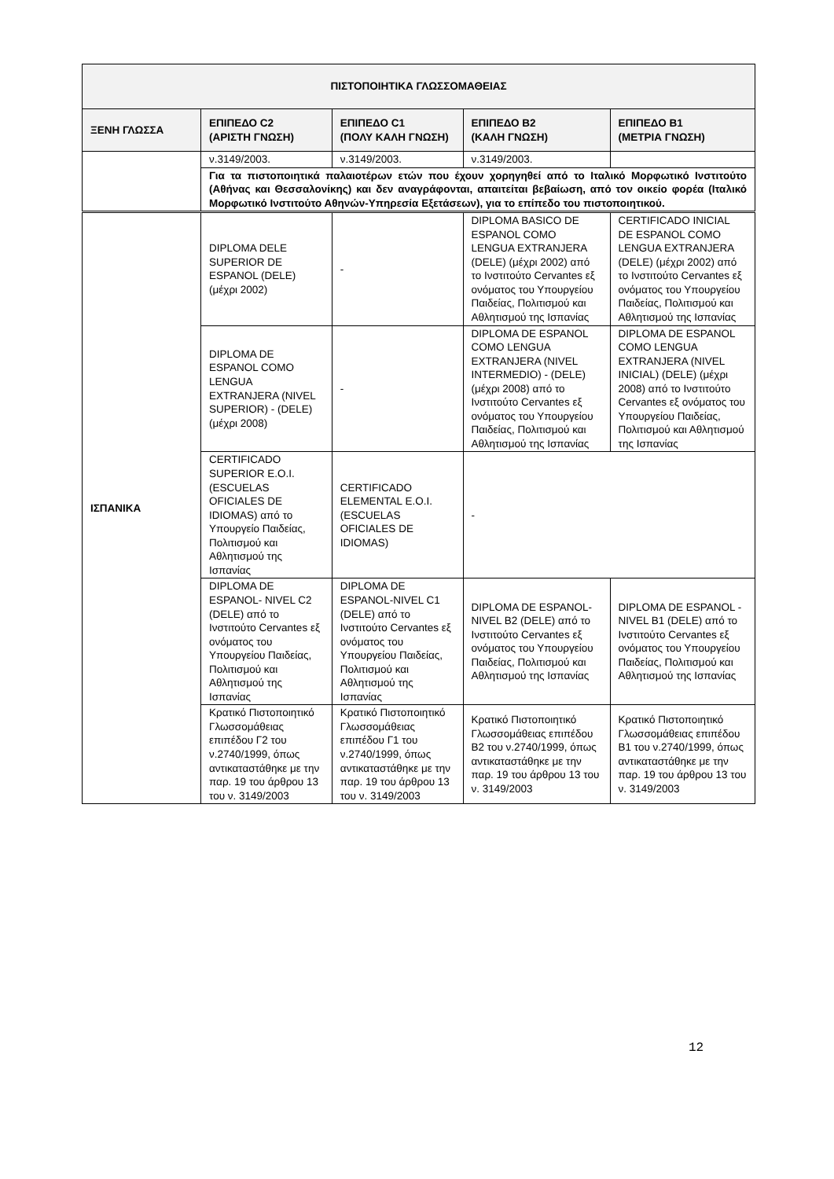| ΠΙΣΤΟΠΟΙΗΤΙΚΑ ΓΛΩΣΣΟΜΑΘΕΙΑΣ | | | | |
| --- | --- | --- | --- | --- |
| ΞΕΝΗ ΓΛΩΣΣΑ | ΕΠΙΠΕΔΟ C2 (ΑΡΙΣΤΗ ΓΝΩΣΗ) | ΕΠΙΠΕΔΟ C1 (ΠΟΛΥ ΚΑΛΗ ΓΝΩΣΗ) | ΕΠΙΠΕΔΟ B2 (ΚΑΛΗ ΓΝΩΣΗ) | ΕΠΙΠΕΔΟ B1 (ΜΕΤΡΙΑ ΓΝΩΣΗ) |
| | ν.3149/2003. | ν.3149/2003. | ν.3149/2003. | |
| | Για τα πιστοποιητικά παλαιοτέρων ετών που έχουν χορηγηθεί από το Ιταλικό Μορφωτικό Ινστιτούτο (Αθήνας και Θεσσαλονίκης) και δεν αναγράφονται, απαιτείται βεβαίωση, από τον οικείο φορέα (Ιταλικό Μορφωτικό Ινστιτούτο Αθηνών-Υπηρεσία Εξετάσεων), για το επίπεδο του πιστοποιητικού. | | | |
| ΙΣΠΑΝΙΚΑ | DIPLOMA DELE SUPERIOR DE ESPANOL (DELE) (μέχρι 2002) | - | DIPLOMA BASICO DE ESPANOL COMO LENGUA EXTRANJERA (DELE) (μέχρι 2002) από το Ινστιτούτο Cervantes εξ ονόματος του Υπουργείου Παιδείας, Πολιτισμού και Αθλητισμού της Ισπανίας | CERTIFICADO INICIAL DE ESPANOL COMO LENGUA EXTRANJERA (DELE) (μέχρι 2002) από το Ινστιτούτο Cervantes εξ ονόματος του Υπουργείου Παιδείας, Πολιτισμού και Αθλητισμού της Ισπανίας |
| | DIPLOMA DE ESPANOL COMO LENGUA EXTRANJERA (NIVEL SUPERIOR) - (DELE) (μέχρι 2008) | - | DIPLOMA DE ESPANOL COMO LENGUA EXTRANJERA (NIVEL INTERMEDIO) - (DELE) (μέχρι 2008) από το Ινστιτούτο Cervantes εξ ονόματος του Υπουργείου Παιδείας, Πολιτισμού και Αθλητισμού της Ισπανίας | DIPLOMA DE ESPANOL COMO LENGUA EXTRANJERA (NIVEL INICIAL) (DELE) (μέχρι 2008) από το Ινστιτούτο Cervantes εξ ονόματος του Υπουργείου Παιδείας, Πολιτισμού και Αθλητισμού της Ισπανίας |
| | CERTIFICADO SUPERIOR E.O.I. (ESCUELAS OFICIALES DE IDIOMAS) από το Υπουργείο Παιδείας, Πολιτισμού και Αθλητισμού της Ισπανίας | CERTIFICADO ELEMENTAL E.O.I. (ESCUELAS OFICIALES DE IDIOMAS) | - | |
| | DIPLOMA DE ESPANOL- NIVEL C2 (DELE) από το Ινστιτούτο Cervantes εξ ονόματος του Υπουργείου Παιδείας, Πολιτισμού και Αθλητισμού της Ισπανίας | DIPLOMA DE ESPANOL-NIVEL C1 (DELE) από το Ινστιτούτο Cervantes εξ ονόματος του Υπουργείου Παιδείας, Πολιτισμού και Αθλητισμού της Ισπανίας | DIPLOMA DE ESPANOL-NIVEL B2 (DELE) από το Ινστιτούτο Cervantes εξ ονόματος του Υπουργείου Παιδείας, Πολιτισμού και Αθλητισμού της Ισπανίας | DIPLOMA DE ESPANOL -NIVEL B1 (DELE) από το Ινστιτούτο Cervantes εξ ονόματος του Υπουργείου Παιδείας, Πολιτισμού και Αθλητισμού της Ισπανίας |
| | Κρατικό Πιστοποιητικό Γλωσσομάθειας επιπέδου Γ2 του ν.2740/1999, όπως αντικαταστάθηκε με την παρ. 19 του άρθρου 13 του ν. 3149/2003 | Κρατικό Πιστοποιητικό Γλωσσομάθειας επιπέδου Γ1 του ν.2740/1999, όπως αντικαταστάθηκε με την παρ. 19 του άρθρου 13 του ν. 3149/2003 | Κρατικό Πιστοποιητικό Γλωσσομάθειας επιπέδου Β2 του ν.2740/1999, όπως αντικαταστάθηκε με την παρ. 19 του άρθρου 13 του ν. 3149/2003 | Κρατικό Πιστοποιητικό Γλωσσομάθειας επιπέδου Β1 του ν.2740/1999, όπως αντικαταστάθηκε με την παρ. 19 του άρθρου 13 του ν. 3149/2003 |
12